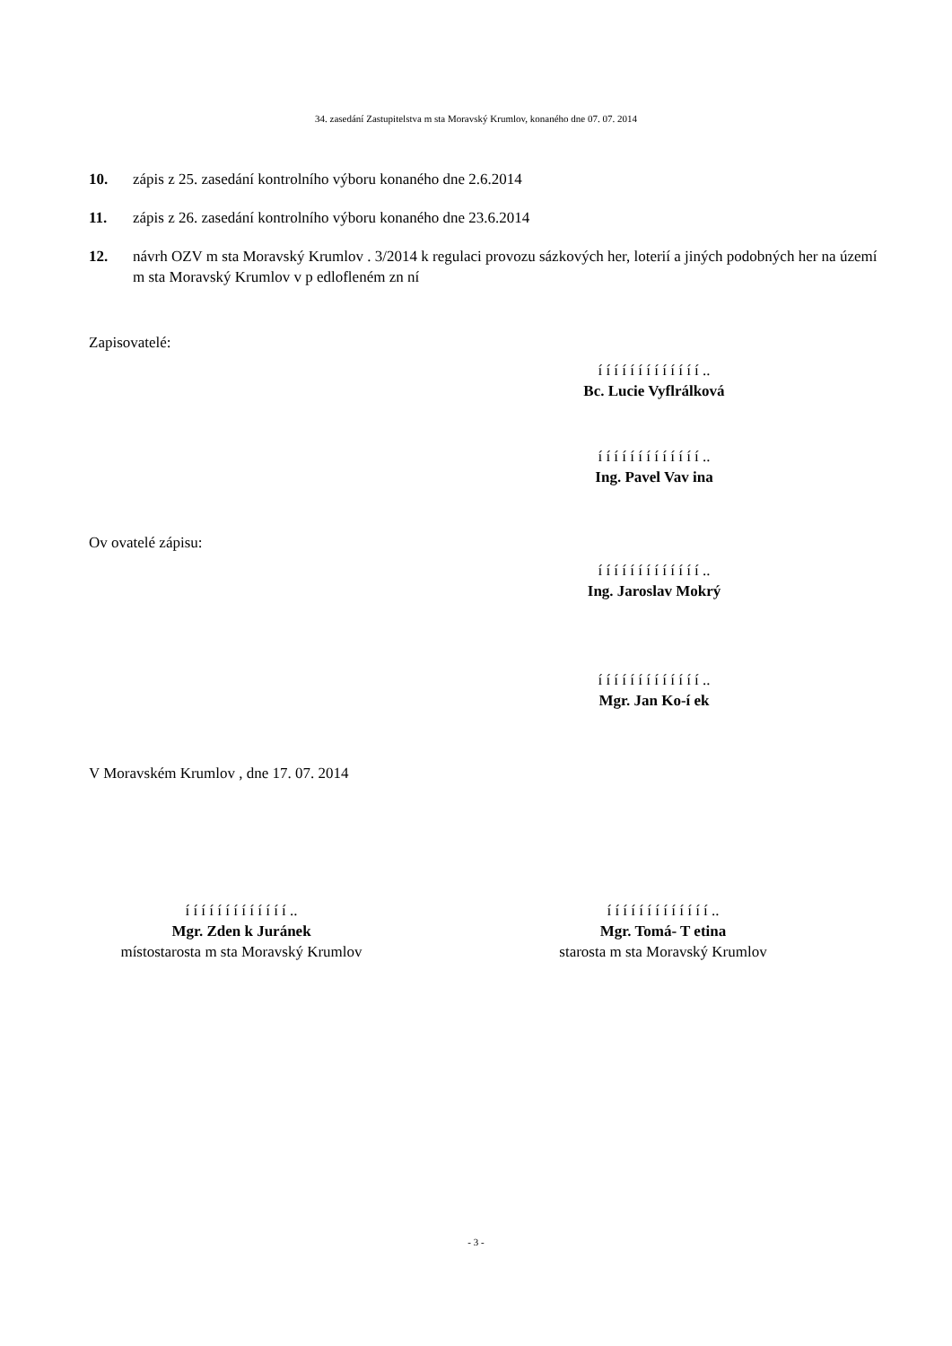34. zasedání Zastupitelstva m sta Moravský Krumlov, konaného dne 07. 07. 2014
10. zápis z 25. zasedání kontrolního výboru konaného dne 2.6.2014
11. zápis z 26. zasedání kontrolního výboru konaného dne 23.6.2014
12. návrh OZV m sta Moravský Krumlov . 3/2014 k regulaci provozu sázkových her, loterií a jiných podobných her na území m sta Moravský Krumlov v p edlofleném zn ní
Zapisovatelé:
í í í í í í í í í í í í í ..
Bc. Lucie Vyflrálková
í í í í í í í í í í í í í ..
Ing. Pavel Vav ina
Ov ovatelé zápisu:
í í í í í í í í í í í í í ..
Ing. Jaroslav Mokrý
í í í í í í í í í í í í í ..
Mgr. Jan Ko-í ek
V Moravském Krumlov , dne 17. 07. 2014
í í í í í í í í í í í í í ..
Mgr. Zden k Juránek
místostarosta m sta Moravský Krumlov
í í í í í í í í í í í í í ..
Mgr. Tomá- T etina
starosta m sta Moravský Krumlov
- 3 -